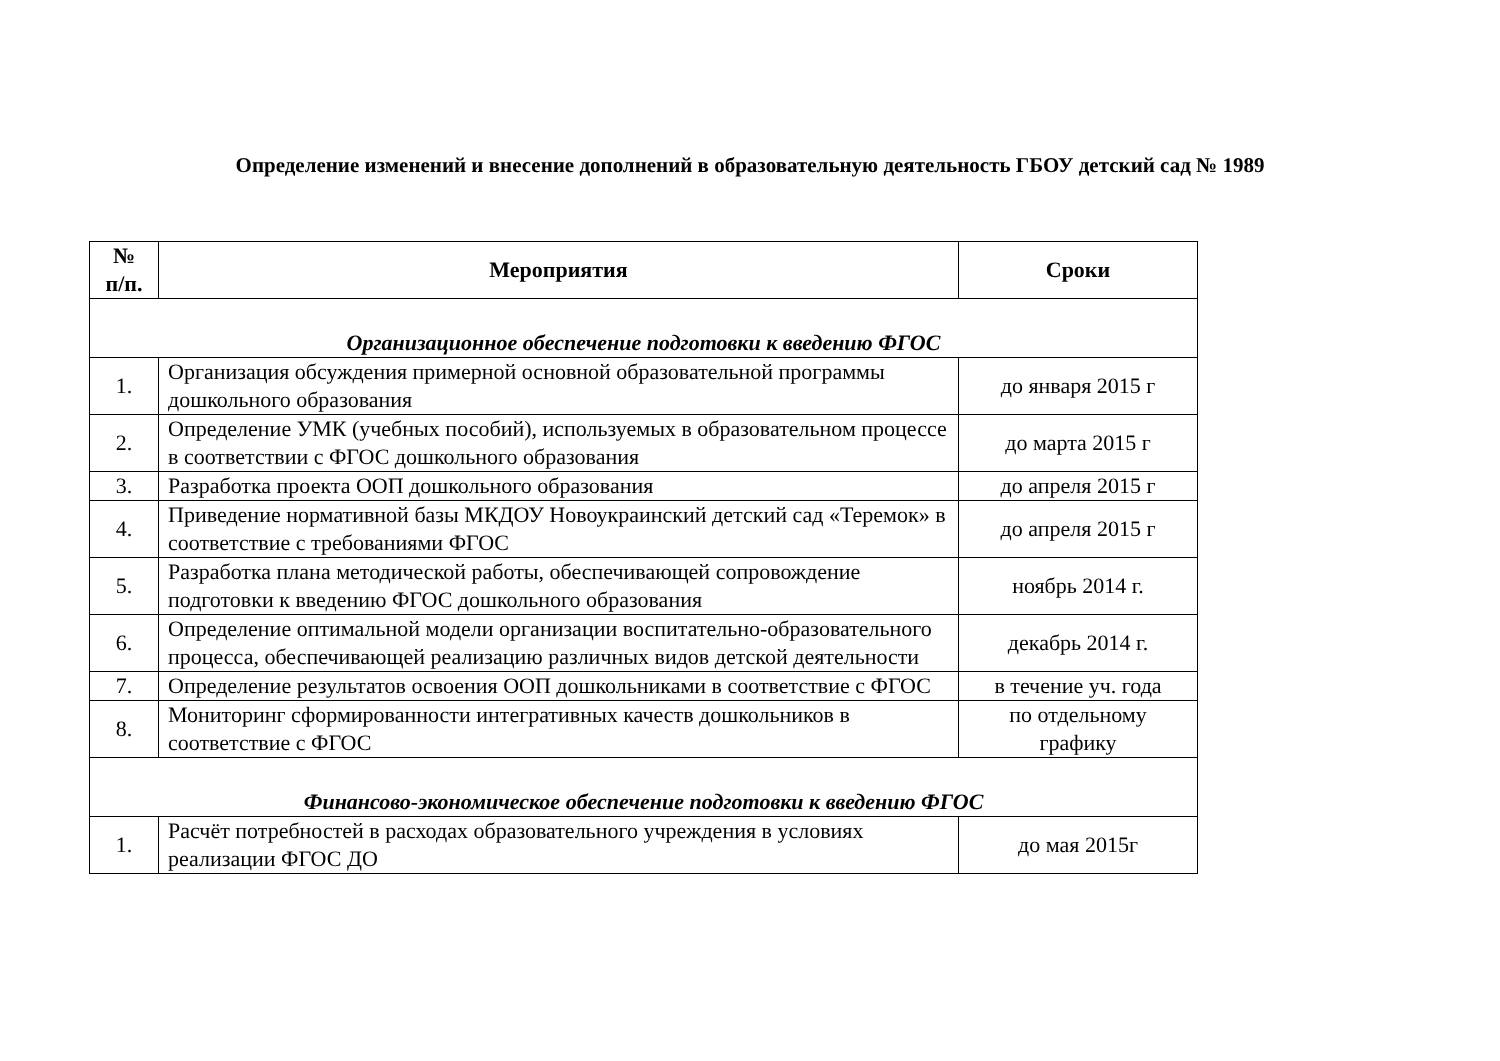Определение изменений и внесение дополнений в образовательную деятельность ГБОУ детский сад № 1989
| № п/п. | Мероприятия | Сроки |
| --- | --- | --- |
| Организационное обеспечение подготовки к введению ФГОС | | |
| 1. | Организация обсуждения примерной основной образовательной программы дошкольного образования | до января 2015 г |
| 2. | Определение УМК (учебных пособий), используемых в образовательном процессе в соответствии с ФГОС дошкольного образования | до марта 2015 г |
| 3. | Разработка проекта ООП дошкольного образования | до апреля 2015 г |
| 4. | Приведение нормативной базы МКДОУ Новоукраинский детский сад «Теремок» в соответствие с требованиями ФГОС | до апреля 2015 г |
| 5. | Разработка плана методической работы, обеспечивающей сопровождение подготовки к введению ФГОС дошкольного образования | ноябрь 2014 г. |
| 6. | Определение оптимальной модели организации воспитательно-образовательного процесса, обеспечивающей реализацию различных видов детской деятельности | декабрь 2014 г. |
| 7. | Определение результатов освоения ООП дошкольниками в соответствие с ФГОС | в течение уч. года |
| 8. | Мониторинг сформированности интегративных качеств дошкольников в соответствие с ФГОС | по отдельному графику |
| Финансово-экономическое обеспечение подготовки к введению ФГОС | | |
| 1. | Расчёт потребностей в расходах образовательного учреждения в условиях реализации ФГОС ДО | до мая 2015г |